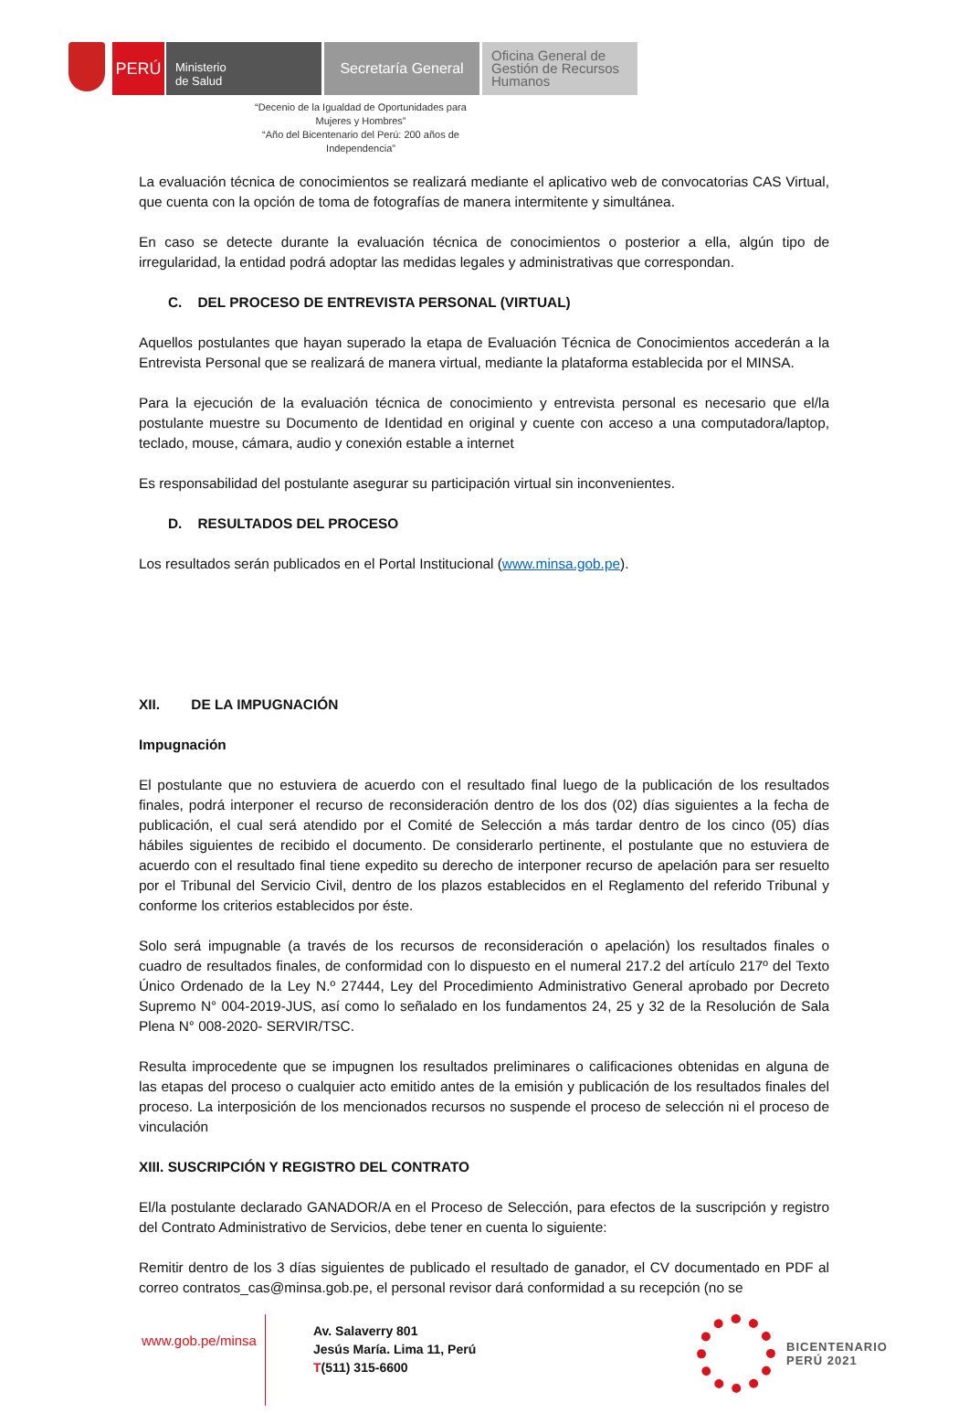PERÚ
Ministerio
de Salud
Secretaría General
Oficina General de Gestión de Recursos Humanos
“Decenio de la Igualdad de Oportunidades para Mujeres y Hombres”
“Año del Bicentenario del Perú: 200 años de Independencia”
La evaluación técnica de conocimientos se realizará mediante el aplicativo web de convocatorias CAS Virtual, que cuenta con la opción de toma de fotografías de manera intermitente y simultánea.
En caso se detecte durante la evaluación técnica de conocimientos o posterior a ella, algún tipo de irregularidad, la entidad podrá adoptar las medidas legales y administrativas que correspondan.
C. DEL PROCESO DE ENTREVISTA PERSONAL (VIRTUAL)
Aquellos postulantes que hayan superado la etapa de Evaluación Técnica de Conocimientos accederán a la Entrevista Personal que se realizará de manera virtual, mediante la plataforma establecida por el MINSA.
Para la ejecución de la evaluación técnica de conocimiento y entrevista personal es necesario que el/la postulante muestre su Documento de Identidad en original y cuente con acceso a una computadora/laptop, teclado, mouse, cámara, audio y conexión estable a internet
Es responsabilidad del postulante asegurar su participación virtual sin inconvenientes.
D. RESULTADOS DEL PROCESO
Los resultados serán publicados en el Portal Institucional (www.minsa.gob.pe).
XII. DE LA IMPUGNACIÓN
Impugnación
El postulante que no estuviera de acuerdo con el resultado final luego de la publicación de los resultados finales, podrá interponer el recurso de reconsideración dentro de los dos (02) días siguientes a la fecha de publicación, el cual será atendido por el Comité de Selección a más tardar dentro de los cinco (05) días hábiles siguientes de recibido el documento. De considerarlo pertinente, el postulante que no estuviera de acuerdo con el resultado final tiene expedito su derecho de interponer recurso de apelación para ser resuelto por el Tribunal del Servicio Civil, dentro de los plazos establecidos en el Reglamento del referido Tribunal y conforme los criterios establecidos por éste.
Solo será impugnable (a través de los recursos de reconsideración o apelación) los resultados finales o cuadro de resultados finales, de conformidad con lo dispuesto en el numeral 217.2 del artículo 217º del Texto Único Ordenado de la Ley N.º 27444, Ley del Procedimiento Administrativo General aprobado por Decreto Supremo N° 004-2019-JUS, así como lo señalado en los fundamentos 24, 25 y 32 de la Resolución de Sala Plena N° 008-2020- SERVIR/TSC.
Resulta improcedente que se impugnen los resultados preliminares o calificaciones obtenidas en alguna de las etapas del proceso o cualquier acto emitido antes de la emisión y publicación de los resultados finales del proceso. La interposición de los mencionados recursos no suspende el proceso de selección ni el proceso de vinculación
XIII. SUSCRIPCIÓN Y REGISTRO DEL CONTRATO
El/la postulante declarado GANADOR/A en el Proceso de Selección, para efectos de la suscripción y registro del Contrato Administrativo de Servicios, debe tener en cuenta lo siguiente:
Remitir dentro de los 3 días siguientes de publicado el resultado de ganador, el CV documentado en PDF al correo contratos_cas@minsa.gob.pe, el personal revisor dará conformidad a su recepción (no se
www.gob.pe/minsa
Av. Salaverry 801
Jesús María. Lima 11, Perú
T(511) 315-6600
BICENTENARIO
PERÚ 2021